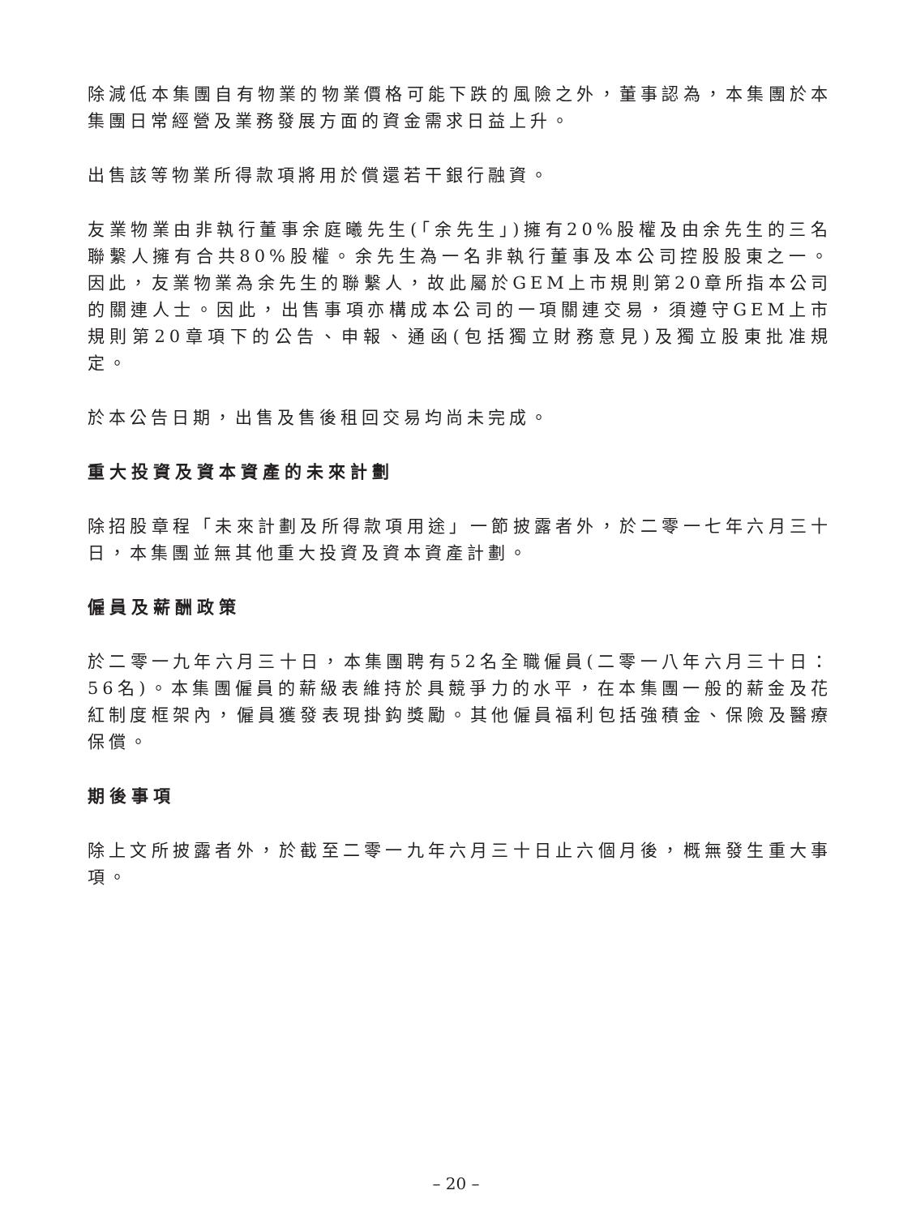除減低本集團自有物業的物業價格可能下跌的風險之外，董事認為，本集團於本集團日常經營及業務發展方面的資金需求日益上升。
出售該等物業所得款項將用於償還若干銀行融資。
友業物業由非執行董事余庭曦先生(「余先生」)擁有20%股權及由余先生的三名聯繫人擁有合共80%股權。余先生為一名非執行董事及本公司控股股東之一。因此，友業物業為余先生的聯繫人，故此屬於GEM上市規則第20章所指本公司的關連人士。因此，出售事項亦構成本公司的一項關連交易，須遵守GEM上市規則第20章項下的公告、申報、通函(包括獨立財務意見)及獨立股東批准規定。
於本公告日期，出售及售後租回交易均尚未完成。
重大投資及資本資產的未來計劃
除招股章程「未來計劃及所得款項用途」一節披露者外，於二零一七年六月三十日，本集團並無其他重大投資及資本資產計劃。
僱員及薪酬政策
於二零一九年六月三十日，本集團聘有52名全職僱員(二零一八年六月三十日：56名)。本集團僱員的薪級表維持於具競爭力的水平，在本集團一般的薪金及花紅制度框架內，僱員獲發表現掛鈎獎勵。其他僱員福利包括強積金、保險及醫療保償。
期後事項
除上文所披露者外，於截至二零一九年六月三十日止六個月後，概無發生重大事項。
– 20 –